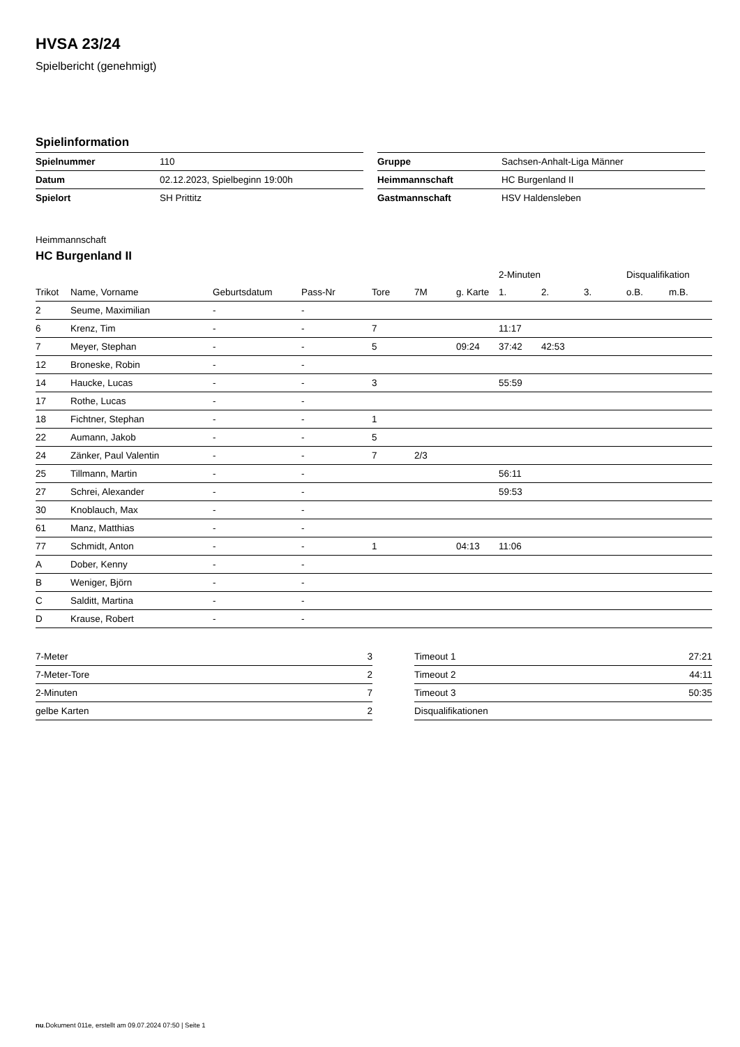HVSA 23/24
Spielbericht (genehmigt)
Spielinformation
| Spielnummer | 110 |
| Datum | 02.12.2023, Spielbeginn 19:00h |
| Spielort | SH Prittitz |
| Gruppe | Sachsen-Anhalt-Liga Männer |
| Heimmannschaft | HC Burgenland II |
| Gastmannschaft | HSV Haldensleben |
Heimmannschaft
HC Burgenland II
| | | | | | | | 2-Minuten | | | Disqualifikation | |
| --- | --- | --- | --- | --- | --- | --- | --- | --- | --- | --- | --- |
| Trikot | Name, Vorname | Geburtsdatum | Pass-Nr | Tore | 7M | g. Karte | 1. | 2. | 3. | o.B. | m.B. |
| 2 | Seume, Maximilian | - | - | | | | | | | | |
| 6 | Krenz, Tim | - | - | 7 | | | 11:17 | | | | |
| 7 | Meyer, Stephan | - | - | 5 | | 09:24 | 37:42 | 42:53 | | | |
| 12 | Broneske, Robin | - | - | | | | | | | | |
| 14 | Haucke, Lucas | - | - | 3 | | | 55:59 | | | | |
| 17 | Rothe, Lucas | - | - | | | | | | | | |
| 18 | Fichtner, Stephan | - | - | 1 | | | | | | | |
| 22 | Aumann, Jakob | - | - | 5 | | | | | | | |
| 24 | Zänker, Paul Valentin | - | - | 7 | 2/3 | | | | | | |
| 25 | Tillmann, Martin | - | - | | | | 56:11 | | | | |
| 27 | Schrei, Alexander | - | - | | | | 59:53 | | | | |
| 30 | Knoblauch, Max | - | - | | | | | | | | |
| 61 | Manz, Matthias | - | - | | | | | | | | |
| 77 | Schmidt, Anton | - | - | 1 | | 04:13 | 11:06 | | | | |
| A | Dober, Kenny | - | - | | | | | | | | |
| B | Weniger, Björn | - | - | | | | | | | | |
| C | Salditt, Martina | - | - | | | | | | | | |
| D | Krause, Robert | - | - | | | | | | | | |
| 7-Meter | 3 |
| 7-Meter-Tore | 2 |
| 2-Minuten | 7 |
| gelbe Karten | 2 |
| Timeout 1 | 27:21 |
| Timeout 2 | 44:11 |
| Timeout 3 | 50:35 |
| Disqualifikationen | |
nu.Dokument 011e, erstellt am 09.07.2024 07:50 | Seite 1